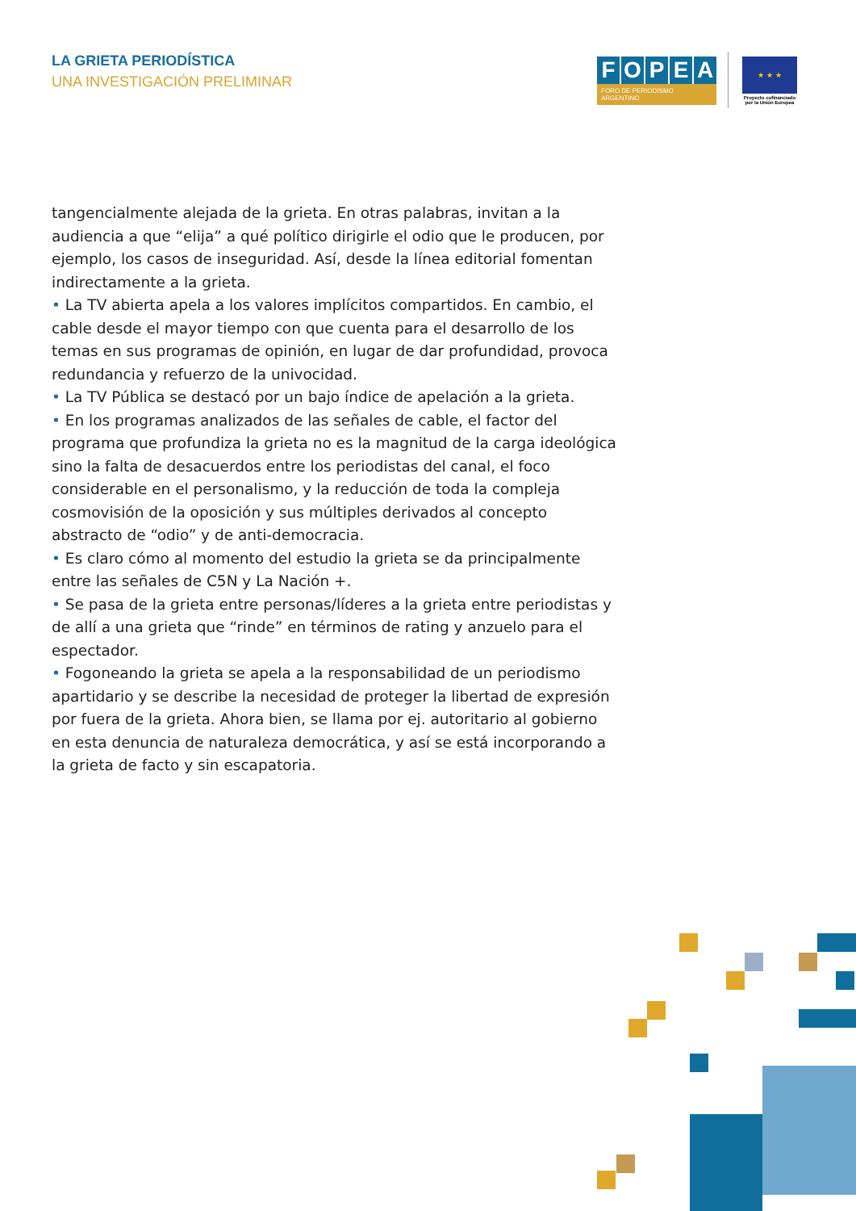LA GRIETA PERIODÍSTICA
UNA INVESTIGACIÓN PRELIMINAR
F O P E A
FORO DE PERIODISMO ARGENTINO
★ ★ ★
Proyecto cofinanciado por la Unión Europea
tangencialmente alejada de la grieta. En otras palabras, invitan a la audiencia a que “elija” a qué político dirigirle el odio que le producen, por ejemplo, los casos de inseguridad. Así, desde la línea editorial fomentan indirectamente a la grieta.
• La TV abierta apela a los valores implícitos compartidos. En cambio, el cable desde el mayor tiempo con que cuenta para el desarrollo de los temas en sus programas de opinión, en lugar de dar profundidad, provoca redundancia y refuerzo de la univocidad.
• La TV Pública se destacó por un bajo índice de apelación a la grieta.
• En los programas analizados de las señales de cable, el factor del programa que profundiza la grieta no es la magnitud de la carga ideológica sino la falta de desacuerdos entre los periodistas del canal, el foco considerable en el personalismo, y la reducción de toda la compleja cosmovisión de la oposición y sus múltiples derivados al concepto abstracto de “odio” y de anti-democracia.
• Es claro cómo al momento del estudio la grieta se da principalmente entre las señales de C5N y La Nación +.
• Se pasa de la grieta entre personas/líderes a la grieta entre periodistas y de allí a una grieta que “rinde” en términos de rating y anzuelo para el espectador.
• Fogoneando la grieta se apela a la responsabilidad de un periodismo apartidario y se describe la necesidad de proteger la libertad de expresión por fuera de la grieta. Ahora bien, se llama por ej. autoritario al gobierno en esta denuncia de naturaleza democrática, y así se está incorporando a la grieta de facto y sin escapatoria.